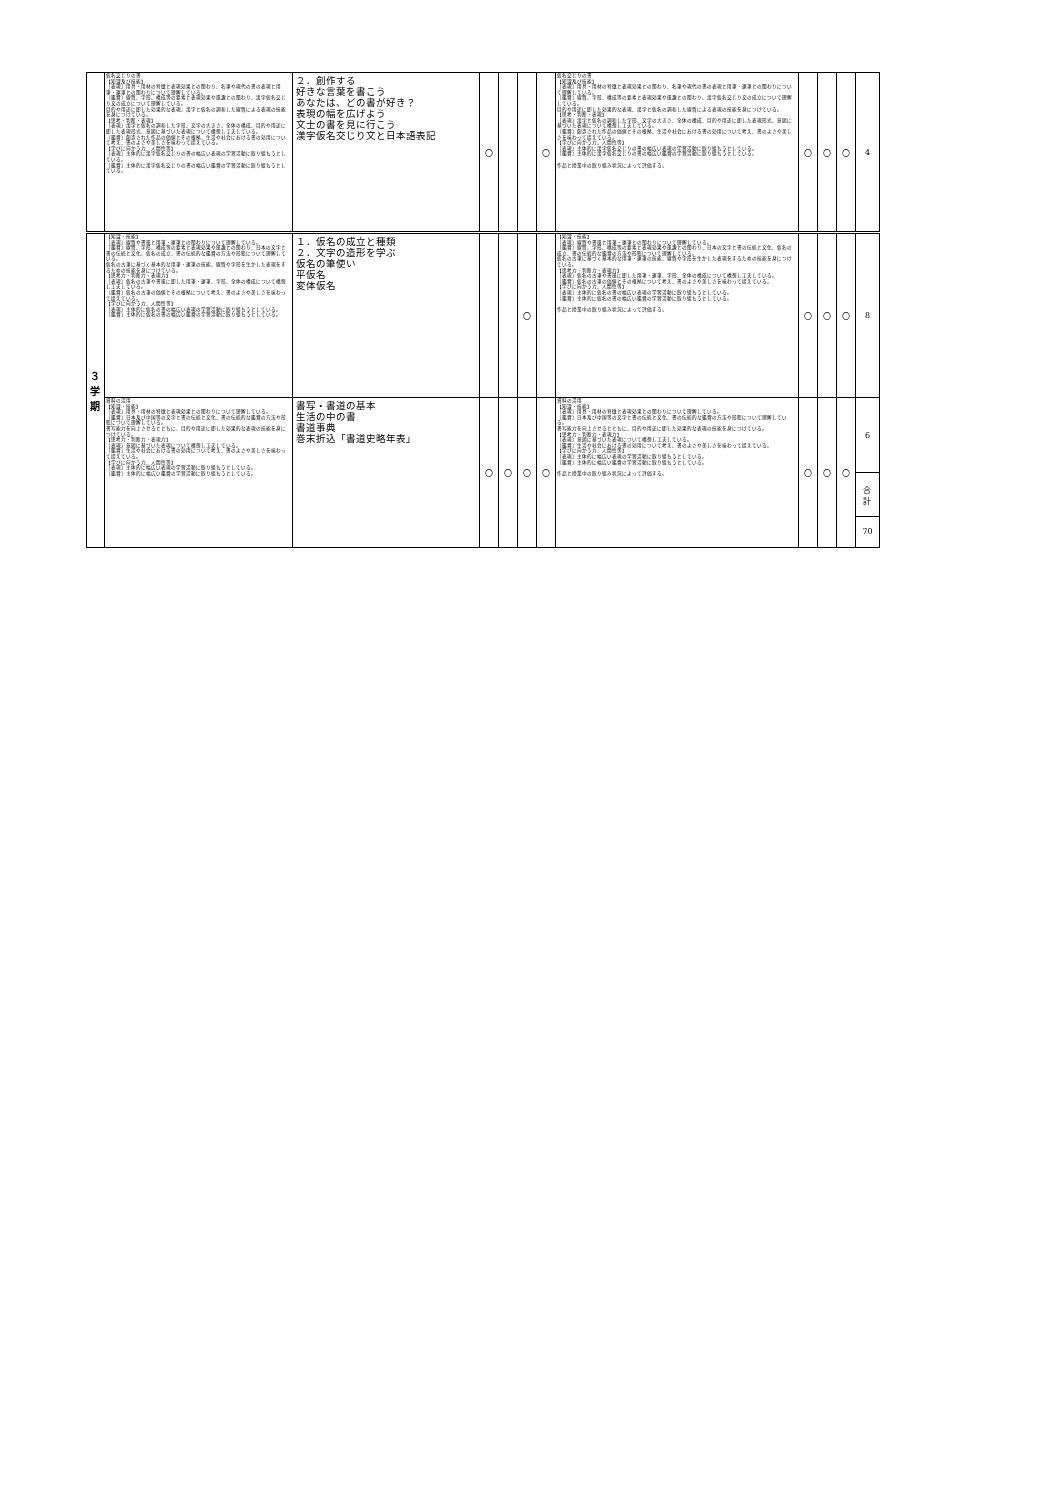| | 仮名交じりの書 【知識及び技能】 ［表現］用具・用材の特徴と表現効果との関わり、名筆や現代の書の表現と用筆・運筆との関わりについて理解している。 ［鑑賞］線質、字形、構成等の要素と表現効果や風趣との関わり、漢字仮名交じり文の成立について理解している。 目的や用途に即した効果的な表現、漢字と仮名の調和した線質による表現の技能を身につけている。 【思考・判断・表現】 ［表現］漢字と仮名の調和した字形、文字の大きさ、全体の構成、目的や用途に即した表現形式、意図に基づいた表現について構想し工夫している。 ［鑑賞］創造された作品の価値とその根拠、生活や社会における書の効用について考え、書のよさや美しさを味わって捉えている。 【学びに向かう力、人間性等】 ［表現］主体的に漢字仮名交じりの書の幅広い表現の学習活動に取り組もうとしている。 ［鑑賞］主体的に漢字仮名交じりの書の幅広い鑑賞の学習活動に取り組もうとしている。 | ２．創作する 好きな言葉を書こう あなたは、どの書が好き？ 表現の幅を広げよう 文士の書を見に行こう 漢字仮名交じり文と日本語表記 | 〇 | | | 〇 | 仮名交じりの書 【知識及び技能】 ［表現］用具・用材の特徴と表現効果との関わり、名筆や現代の書の表現と用筆・運筆との関わりについて理解している。 ［鑑賞］線質、字形、構成等の要素と表現効果や風趣との関わり、漢字仮名交じり文の成立について理解している。 目的や用途に即した効果的な表現、漢字と仮名の調和した線質による表現の技能を身につけている。 【思考・判断・表現】 ［表現］漢字と仮名の調和した字形、文字の大きさ、全体の構成、目的や用途に即した表現形式、意図に基づいた表現について構想し工夫している。 ［鑑賞］創造された作品の価値とその根拠、生活や社会における書の効用について考え、書のよさや美しさを味わって捉えている。 【学びに向かう力、人間性等】 ［表現］主体的に漢字仮名交じりの書の幅広い表現の学習活動に取り組もうとしている。 ［鑑賞］主体的に漢字仮名交じりの書の幅広い鑑賞の学習活動に取り組もうとしている。 作品と授業中の取り組み状況によって評価する。 | 〇 | 〇 | 〇 | 4 |
| ３ 学 期 | 【知識・技能】 ［表現］線質や書風と用筆・運筆との関わりについて理解している。 ［鑑賞］線質、字形、構成等の要素と表現効果や風趣との関わり、日本の文字と書の伝統と文化、仮名の成立、書の伝統的な鑑賞の方法や形態について理解している。 仮名の古筆に基づく基本的な用筆・運筆の技能、線質や字形を生かした表現をするための技能を身につけている。 【思考力・判断力・表現力】 ［表現］仮名の古筆や書風に即した用筆・運筆、字形、全体の構成について構想し工夫している。 ［鑑賞］仮名の古筆の価値とその根拠について考え、書のよさや美しさを味わって捉えている。 【学びに向かう力、人間性等】 ［表現］主体的に仮名の書の幅広い表現の学習活動に取り組もうとしている。 ［鑑賞］主体的に仮名の書の幅広い鑑賞の学習活動に取り組もうとしている。 | １．仮名の成立と種類 ２．文字の造形を学ぶ 仮名の筆使い 平仮名 変体仮名 | | | 〇 | | 【知識・技能】 ［表現］線質や書風と用筆・運筆との関わりについて理解している。 ［鑑賞］線質、字形、構成等の要素と表現効果や風趣との関わり、日本の文字と書の伝統と文化、仮名の成立、書の伝統的な鑑賞の方法や形態について理解している。 仮名の古筆に基づく基本的な用筆・運筆の技能、線質や字形を生かした表現をするための技能を身につけている。 【思考力・判断力・表現力】 ［表現］仮名の古筆や書風に即した用筆・運筆、字形、全体の構成について構想し工夫している。 ［鑑賞］仮名の古筆の価値とその根拠について考え、書のよさや美しさを味わって捉えている。 【学びに向かう力、人間性等】 ［表現］主体的に仮名の書の幅広い表現の学習活動に取り組もうとしている。 ［鑑賞］主体的に仮名の書の幅広い鑑賞の学習活動に取り組もうとしている。 作品と授業中の取り組み状況によって評価する。 | 〇 | 〇 | 〇 | 8 |
| | 資料の活用 【知識・技能】 ［表現］用具・用材の特徴と表現効果との関わりについて理解している。 ［鑑賞］日本及び中国等の文字と書の伝統と文化、書の伝統的な鑑賞の方法や形態について理解している。 書写能力を向上させるとともに、目的や用途に即した効果的な表現の技能を身につけている。 【思考力・判断力・表現力】 ［表現］意図に基づいた表現について構想し工夫している。 ［鑑賞］生活や社会における書の効用について考え、書のよさや美しさを味わって捉えている。 【学びに向かう力、人間性等】 ［表現］主体的に幅広い表現の学習活動に取り組もうとしている。 ［鑑賞］主体的に幅広い鑑賞の学習活動に取り組もうとしている。 | 書写・書道の基本 生活の中の書 書道事典 巻末折込「書道史略年表」 | 〇 | 〇 | 〇 | 〇 | 資料の活用 【知識・技能】 ［表現］用具・用材の特徴と表現効果との関わりについて理解している。 ［鑑賞］日本及び中国等の文字と書の伝統と文化、書の伝統的な鑑賞の方法や形態について理解している。 書写能力を向上させるとともに、目的や用途に即した効果的な表現の技能を身につけている。 【思考力・判断力・表現力】 ［表現］意図に基づいた表現について構想し工夫している。 ［鑑賞］生活や社会における書の効用について考え、書のよさや美しさを味わって捉えている。 【学びに向かう力、人間性等】 ［表現］主体的に幅広い表現の学習活動に取り組もうとしている。 ［鑑賞］主体的に幅広い鑑賞の学習活動に取り組もうとしている。 作品と授業中の取り組み状況によって評価する。 | 〇 | 〇 | 〇 | 6 |
| | | | | | | | | | | | 合 計 70 |